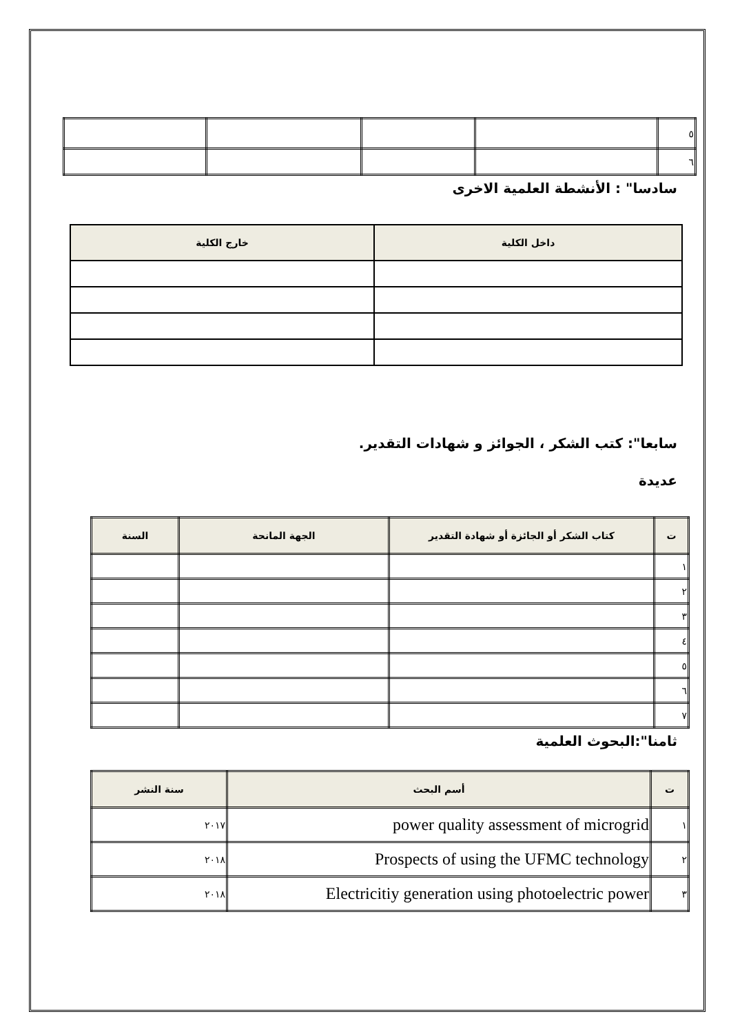| ٥ | | | | |
| ٦ | | | | |
سادسا" : الأنشطة العلمية الاخرى
| داخل الكلية | خارج الكلية |
| --- | --- |
سابعا": كتب الشكر ، الجوائز و شهادات التقدير.
عديدة
| ت | كتاب الشكر أو الجائزة أو شهادة التقدير | الجهة المانحة | السنة |
| --- | --- | --- | --- |
| ١ | | | |
| ٢ | | | |
| ٣ | | | |
| ٤ | | | |
| ٥ | | | |
| ٦ | | | |
| ٧ | | | |
ثامنا":البحوث العلمية
| ت | أسم البحث | سنة النشر |
| --- | --- | --- |
| ١ | power quality assessment of microgrid | ٢٠١٧ |
| ٢ | Prospects of using the UFMC technology | ٢٠١٨ |
| ٣ | Electricitiy generation using photoelectric power | ٢٠١٨ |